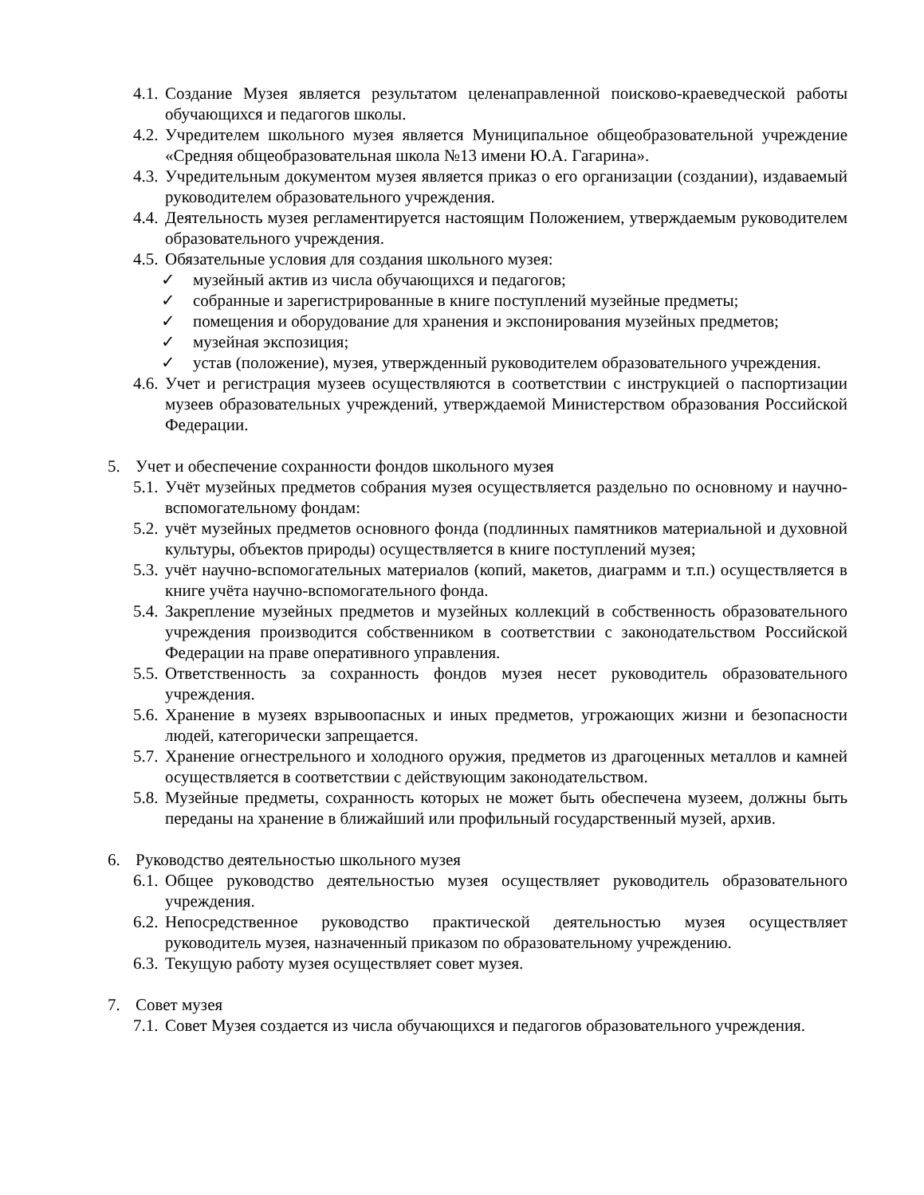4.1. Создание Музея является результатом целенаправленной поисково-краеведческой работы обучающихся и педагогов школы.
4.2. Учредителем школьного музея является Муниципальное общеобразовательной учреждение «Средняя общеобразовательная школа №13 имени Ю.А. Гагарина».
4.3. Учредительным документом музея является приказ о его организации (создании), издаваемый руководителем образовательного учреждения.
4.4. Деятельность музея регламентируется настоящим Положением, утверждаемым руководителем образовательного учреждения.
4.5. Обязательные условия для создания школьного музея:
✓ музейный актив из числа обучающихся и педагогов;
✓ собранные и зарегистрированные в книге поступлений музейные предметы;
✓ помещения и оборудование для хранения и экспонирования музейных предметов;
✓ музейная экспозиция;
✓ устав (положение), музея, утвержденный руководителем образовательного учреждения.
4.6. Учет и регистрация музеев осуществляются в соответствии с инструкцией о паспортизации музеев образовательных учреждений, утверждаемой Министерством образования Российской Федерации.
5. Учет и обеспечение сохранности фондов школьного музея
5.1. Учёт музейных предметов собрания музея осуществляется раздельно по основному и научно-вспомогательному фондам:
5.2. учёт музейных предметов основного фонда (подлинных памятников материальной и духовной культуры, объектов природы) осуществляется в книге поступлений музея;
5.3. учёт научно-вспомогательных материалов (копий, макетов, диаграмм и т.п.) осуществляется в книге учёта научно-вспомогательного фонда.
5.4. Закрепление музейных предметов и музейных коллекций в собственность образовательного учреждения производится собственником в соответствии с законодательством Российской Федерации на праве оперативного управления.
5.5. Ответственность за сохранность фондов музея несет руководитель образовательного учреждения.
5.6. Хранение в музеях взрывоопасных и иных предметов, угрожающих жизни и безопасности людей, категорически запрещается.
5.7. Хранение огнестрельного и холодного оружия, предметов из драгоценных металлов и камней осуществляется в соответствии с действующим законодательством.
5.8. Музейные предметы, сохранность которых не может быть обеспечена музеем, должны быть переданы на хранение в ближайший или профильный государственный музей, архив.
6. Руководство деятельностью школьного музея
6.1. Общее руководство деятельностью музея осуществляет руководитель образовательного учреждения.
6.2. Непосредственное руководство практической деятельностью музея осуществляет руководитель музея, назначенный приказом по образовательному учреждению.
6.3. Текущую работу музея осуществляет совет музея.
7. Совет музея
7.1. Совет Музея создается из числа обучающихся и педагогов образовательного учреждения.